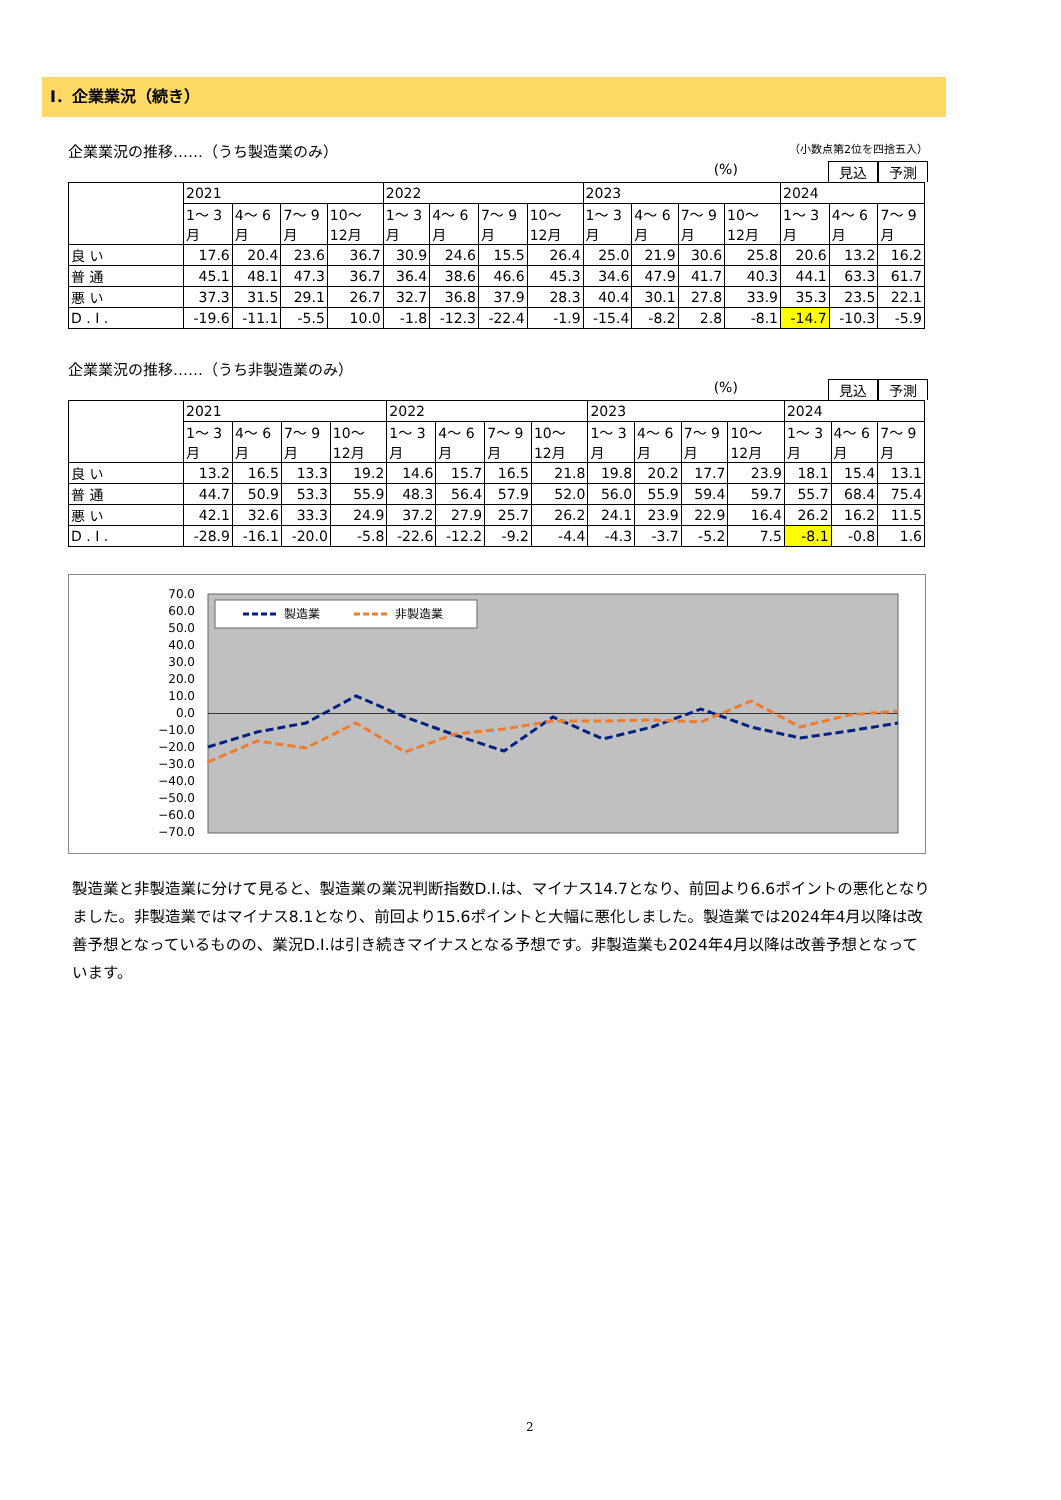Ⅰ．企業業況（続き）
企業業況の推移……（うち製造業のみ） （小数点第2位を四捨五入）
(%) 見込 予測
| | 2021 | | | | 2022 | | | | 2023 | | | | 2024 | | |
| --- | --- | --- | --- | --- | --- | --- | --- | --- | --- | --- | --- | --- | --- | --- | --- |
| | 1～ 3月 | 4～ 6月 | 7～ 9月 | 10～ 12月 | 1～ 3月 | 4～ 6月 | 7～ 9月 | 10～ 12月 | 1～ 3月 | 4～ 6月 | 7～ 9月 | 10～ 12月 | 1～ 3月 | 4～ 6月 | 7～ 9月 |
| 良 い | 17.6 | 20.4 | 23.6 | 36.7 | 30.9 | 24.6 | 15.5 | 26.4 | 25.0 | 21.9 | 30.6 | 25.8 | 20.6 | 13.2 | 16.2 |
| 普 通 | 45.1 | 48.1 | 47.3 | 36.7 | 36.4 | 38.6 | 46.6 | 45.3 | 34.6 | 47.9 | 41.7 | 40.3 | 44.1 | 63.3 | 61.7 |
| 悪 い | 37.3 | 31.5 | 29.1 | 26.7 | 32.7 | 36.8 | 37.9 | 28.3 | 40.4 | 30.1 | 27.8 | 33.9 | 35.3 | 23.5 | 22.1 |
| D . I . | -19.6 | -11.1 | -5.5 | 10.0 | -1.8 | -12.3 | -22.4 | -1.9 | -15.4 | -8.2 | 2.8 | -8.1 | -14.7 | -10.3 | -5.9 |
企業業況の推移……（うち非製造業のみ）
(%) 見込 予測
| | 2021 | | | | 2022 | | | | 2023 | | | | 2024 | | |
| --- | --- | --- | --- | --- | --- | --- | --- | --- | --- | --- | --- | --- | --- | --- | --- |
| | 1～ 3月 | 4～ 6月 | 7～ 9月 | 10～ 12月 | 1～ 3月 | 4～ 6月 | 7～ 9月 | 10～ 12月 | 1～ 3月 | 4～ 6月 | 7～ 9月 | 10～ 12月 | 1～ 3月 | 4～ 6月 | 7～ 9月 |
| 良 い | 13.2 | 16.5 | 13.3 | 19.2 | 14.6 | 15.7 | 16.5 | 21.8 | 19.8 | 20.2 | 17.7 | 23.9 | 18.1 | 15.4 | 13.1 |
| 普 通 | 44.7 | 50.9 | 53.3 | 55.9 | 48.3 | 56.4 | 57.9 | 52.0 | 56.0 | 55.9 | 59.4 | 59.7 | 55.7 | 68.4 | 75.4 |
| 悪 い | 42.1 | 32.6 | 33.3 | 24.9 | 37.2 | 27.9 | 25.7 | 26.2 | 24.1 | 23.9 | 22.9 | 16.4 | 26.2 | 16.2 | 11.5 |
| D . I . | -28.9 | -16.1 | -20.0 | -5.8 | -22.6 | -12.2 | -9.2 | -4.4 | -4.3 | -3.7 | -5.2 | 7.5 | -8.1 | -0.8 | 1.6 |
70.0
60.0
50.0
40.0
30.0
20.0
10.0
0.0
−10.0
−20.0
−30.0
−40.0
−50.0
−60.0
−70.0
製造業
非製造業
製造業と非製造業に分けて見ると、製造業の業況判断指数D.I.は、マイナス14.7となり、前回より6.6ポイントの悪化となりました。非製造業ではマイナス8.1となり、前回より15.6ポイントと大幅に悪化しました。製造業では2024年4月以降は改善予想となっているものの、業況D.I.は引き続きマイナスとなる予想です。非製造業も2024年4月以降は改善予想となっています。
2